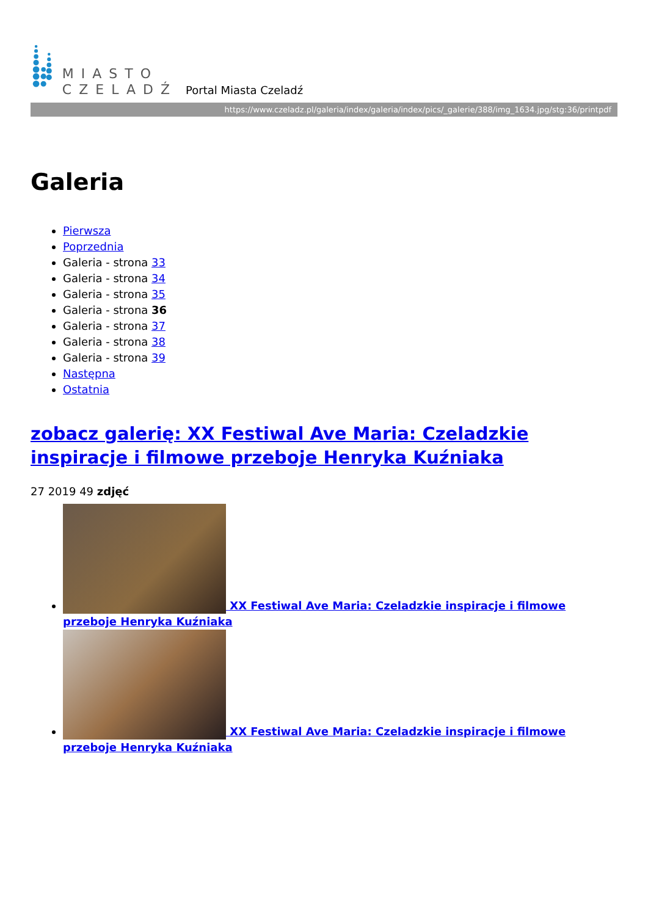MIASTO
CZELADŹ
Portal Miasta Czeladź
https://www.czeladz.pl/galeria/index/galeria/index/pics/_galerie/388/img_1634.jpg/stg:36/printpdf
Galeria
Pierwsza
Poprzednia
Galeria - strona 33
Galeria - strona 34
Galeria - strona 35
Galeria - strona 36
Galeria - strona 37
Galeria - strona 38
Galeria - strona 39
Następna
Ostatnia
zobacz galerię: XX Festiwal Ave Maria: Czeladzkie inspiracje i filmowe przeboje Henryka Kuźniaka
27 2019 49 zdjęć
XX Festiwal Ave Maria: Czeladzkie inspiracje i filmowe przeboje Henryka Kuźniaka
XX Festiwal Ave Maria: Czeladzkie inspiracje i filmowe przeboje Henryka Kuźniaka